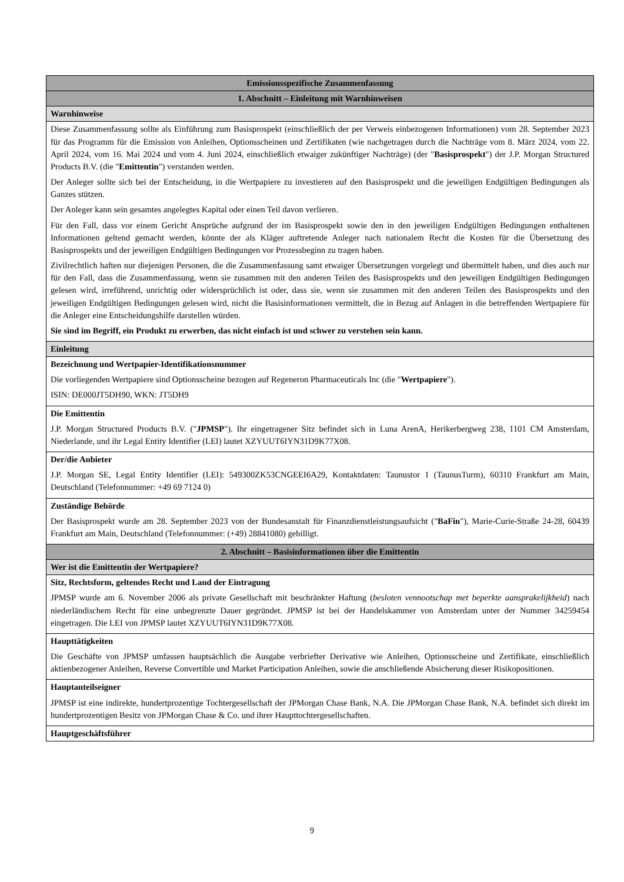| Emissionsspezifische Zusammenfassung |
| 1. Abschnitt – Einleitung mit Warnhinweisen |
| Warnhinweise |
| Diese Zusammenfassung sollte als Einführung zum Basisprospekt (einschließlich der per Verweis einbezogenen Informationen) vom 28. September 2023 für das Programm für die Emission von Anleihen, Optionsscheinen und Zertifikaten (wie nachgetragen durch die Nachträge vom 8. März 2024, vom 22. April 2024, vom 16. Mai 2024 und vom 4. Juni 2024, einschließlich etwaiger zukünftiger Nachträge) (der " Basisprospekt ") der J.P. Morgan Structured Products B.V. (die " Emittentin ") verstanden werden. Der Anleger sollte sich bei der Entscheidung, in die Wertpapiere zu investieren auf den Basisprospekt und die jeweiligen Endgültigen Bedingungen als Ganzes stützen. Der Anleger kann sein gesamtes angelegtes Kapital oder einen Teil davon verlieren. Für den Fall, dass vor einem Gericht Ansprüche aufgrund der im Basisprospekt sowie den in den jeweiligen Endgültigen Bedingungen enthaltenen Informationen geltend gemacht werden, könnte der als Kläger auftretende Anleger nach nationalem Recht die Kosten für die Übersetzung des Basisprospekts und der jeweiligen Endgültigen Bedingungen vor Prozessbeginn zu tragen haben. Zivilrechtlich haften nur diejenigen Personen, die die Zusammenfassung samt etwaiger Übersetzungen vorgelegt und übermittelt haben, und dies auch nur für den Fall, dass die Zusammenfassung, wenn sie zusammen mit den anderen Teilen des Basisprospekts und den jeweiligen Endgültigen Bedingungen gelesen wird, irreführend, unrichtig oder widersprüchlich ist oder, dass sie, wenn sie zusammen mit den anderen Teilen des Basisprospekts und den jeweiligen Endgültigen Bedingungen gelesen wird, nicht die Basisinformationen vermittelt, die in Bezug auf Anlagen in die betreffenden Wertpapiere für die Anleger eine Entscheidungshilfe darstellen würden. Sie sind im Begriff, ein Produkt zu erwerben, das nicht einfach ist und schwer zu verstehen sein kann. |
| Einleitung |
| Bezeichnung und Wertpapier-Identifikationsnummer Die vorliegenden Wertpapiere sind Optionsscheine bezogen auf Regeneron Pharmaceuticals Inc (die " Wertpapiere "). ISIN: DE000JT5DH90, WKN: JT5DH9 |
| Die Emittentin J.P. Morgan Structured Products B.V. (" JPMSP "). Ihr eingetragener Sitz befindet sich in Luna ArenA, Herikerbergweg 238, 1101 CM Amsterdam, Niederlande, und ihr Legal Entity Identifier (LEI) lautet XZYUUT6IYN31D9K77X08. |
| Der/die Anbieter J.P. Morgan SE, Legal Entity Identifier (LEI): 549300ZK53CNGEEI6A29, Kontaktdaten: Taunustor 1 (TaunusTurm), 60310 Frankfurt am Main, Deutschland (Telefonnummer: +49 69 7124 0) |
| Zuständige Behörde Der Basisprospekt wurde am 28. September 2023 von der Bundesanstalt für Finanzdienstleistungsaufsicht (" BaFin "), Marie-Curie-Straße 24-28, 60439 Frankfurt am Main, Deutschland (Telefonnummer: (+49) 28841080) gebilligt. |
| 2. Abschnitt – Basisinformationen über die Emittentin |
| Wer ist die Emittentin der Wertpapiere? |
| Sitz, Rechtsform, geltendes Recht und Land der Eintragung JPMSP wurde am 6. November 2006 als private Gesellschaft mit beschränkter Haftung ( besloten vennootschap met beperkte aansprakelijkheid ) nach niederländischem Recht für eine unbegrenzte Dauer gegründet. JPMSP ist bei der Handelskammer von Amsterdam unter der Nummer 34259454 eingetragen. Die LEI von JPMSP lautet XZYUUT6IYN31D9K77X08. |
| Haupttätigkeiten Die Geschäfte von JPMSP umfassen hauptsächlich die Ausgabe verbriefter Derivative wie Anleihen, Optionsscheine und Zertifikate, einschließlich aktienbezogener Anleihen, Reverse Convertible und Market Participation Anleihen, sowie die anschließende Absicherung dieser Risikopositionen. |
| Hauptanteilseigner JPMSP ist eine indirekte, hundertprozentige Tochtergesellschaft der JPMorgan Chase Bank, N.A. Die JPMorgan Chase Bank, N.A. befindet sich direkt im hundertprozentigen Besitz von JPMorgan Chase & Co. und ihrer Haupttochtergesellschaften. |
| Hauptgeschäftsführer |
9